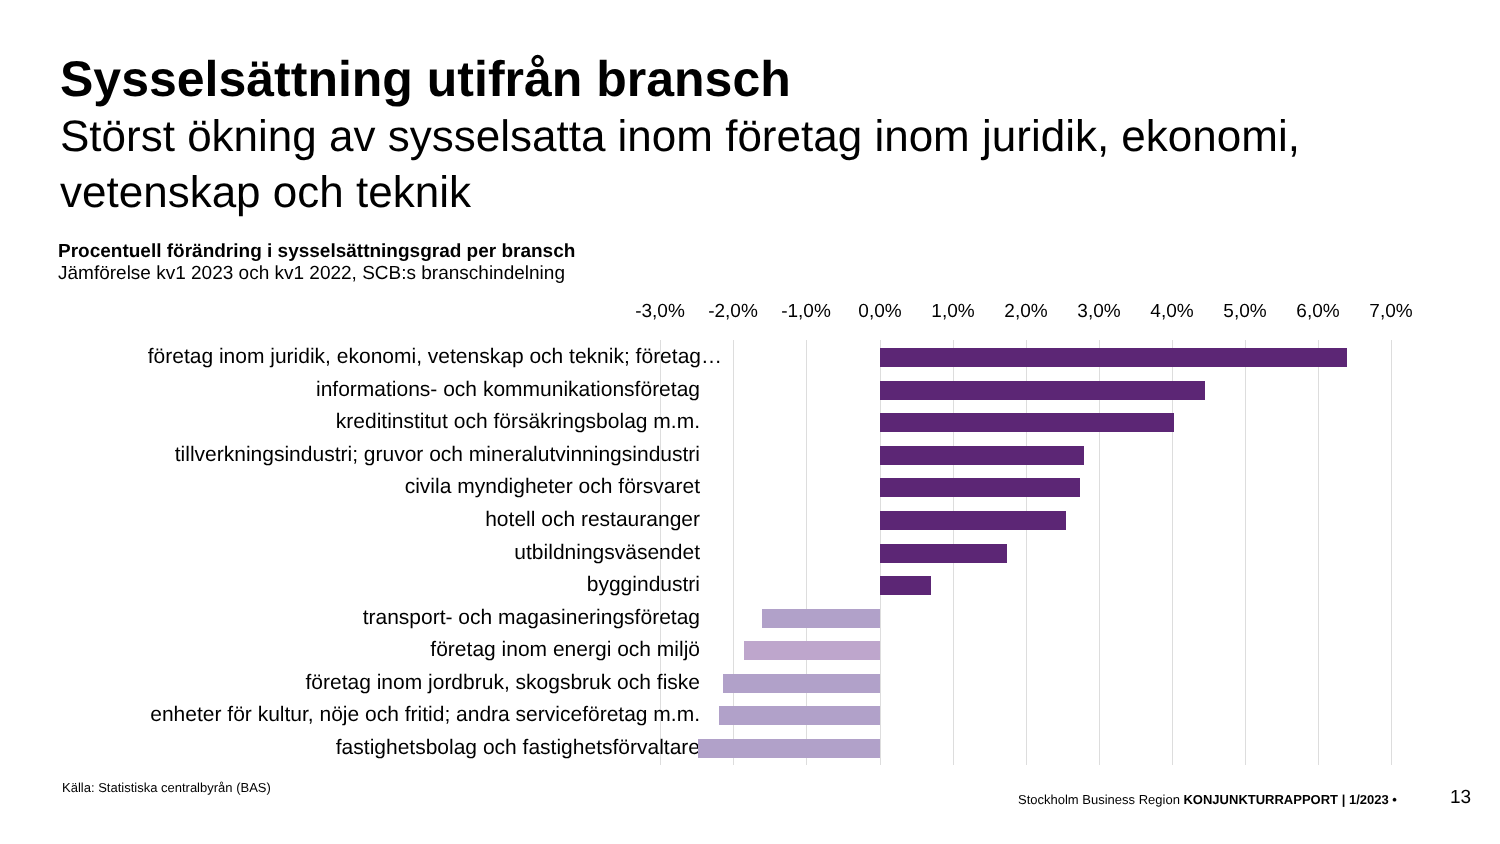Sysselsättning utifrån bransch
Störst ökning av sysselsatta inom företag inom juridik, ekonomi, vetenskap och teknik
Procentuell förändring i sysselsättningsgrad per bransch
Jämförelse kv1 2023 och kv1 2022, SCB:s branschindelning
-3,0% -2,0% -1,0% 0,0% 1,0% 2,0% 3,0% 4,0% 5,0% 6,0% 7,0%
företag inom juridik, ekonomi, vetenskap och teknik; företag…
informations- och kommunikationsföretag
kreditinstitut och försäkringsbolag m.m.
tillverkningsindustri; gruvor och mineralutvinningsindustri
civila myndigheter och försvaret
hotell och restauranger
utbildningsväsendet
byggindustri
transport- och magasineringsföretag
företag inom energi och miljö
företag inom jordbruk, skogsbruk och fiske
enheter för kultur, nöje och fritid; andra serviceföretag m.m.
fastighetsbolag och fastighetsförvaltare
Källa: Statistiska centralbyrån (BAS)
Stockholm Business Region KONJUNKTURRAPPORT | 1/2023 •
13